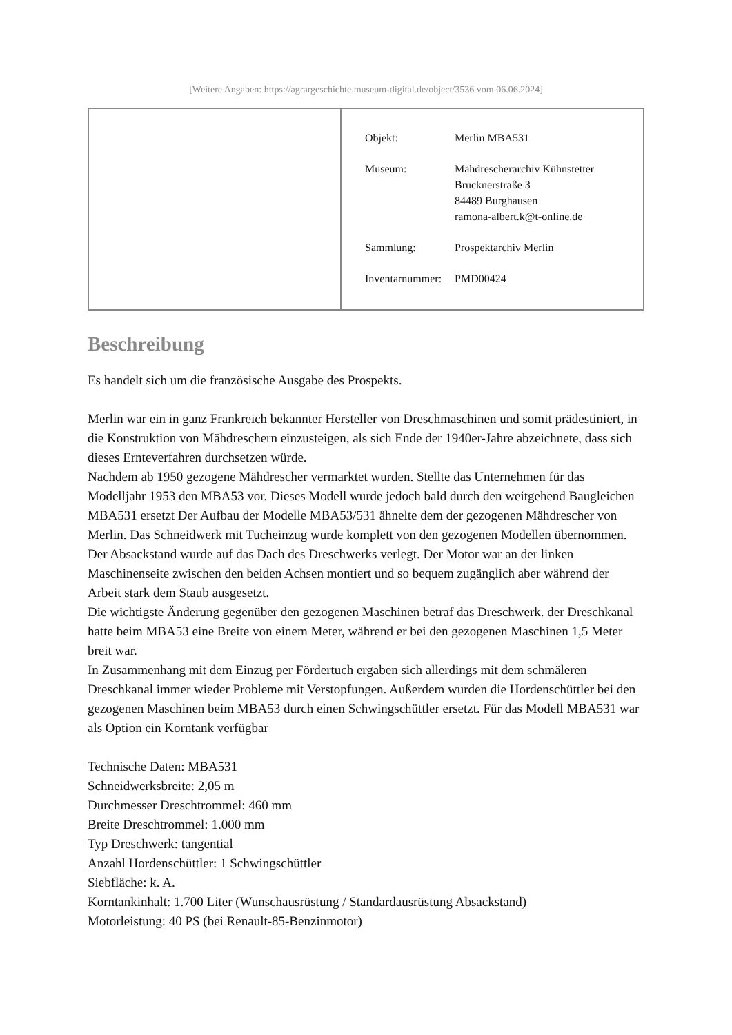[Weitere Angaben: https://agrargeschichte.museum-digital.de/object/3536 vom 06.06.2024]
| Objekt: | Merlin MBA531 |
| Museum: | Mähdrescherarchiv Kühnstetter Brucknerstraße 3 84489 Burghausen ramona-albert.k@t-online.de |
| Sammlung: | Prospektarchiv Merlin |
| Inventarnummer: | PMD00424 |
Beschreibung
Es handelt sich um die französische Ausgabe des Prospekts.
Merlin war ein in ganz Frankreich bekannter Hersteller von Dreschmaschinen und somit prädestiniert, in die Konstruktion von Mähdreschern einzusteigen, als sich Ende der 1940er-Jahre abzeichnete, dass sich dieses Ernteverfahren durchsetzen würde.
Nachdem ab 1950 gezogene Mähdrescher vermarktet wurden. Stellte das Unternehmen für das Modelljahr 1953 den MBA53 vor. Dieses Modell wurde jedoch bald durch den weitgehend Baugleichen MBA531 ersetzt Der Aufbau der Modelle MBA53/531 ähnelte dem der gezogenen Mähdrescher von Merlin. Das Schneidwerk mit Tucheinzug wurde komplett von den gezogenen Modellen übernommen. Der Absackstand wurde auf das Dach des Dreschwerks verlegt. Der Motor war an der linken Maschinenseite zwischen den beiden Achsen montiert und so bequem zugänglich aber während der Arbeit stark dem Staub ausgesetzt.
Die wichtigste Änderung gegenüber den gezogenen Maschinen betraf das Dreschwerk. der Dreschkanal hatte beim MBA53 eine Breite von einem Meter, während er bei den gezogenen Maschinen 1,5 Meter breit war.
In Zusammenhang mit dem Einzug per Fördertuch ergaben sich allerdings mit dem schmäleren Dreschkanal immer wieder Probleme mit Verstopfungen. Außerdem wurden die Hordenschüttler bei den gezogenen Maschinen beim MBA53 durch einen Schwingschüttler ersetzt. Für das Modell MBA531 war als Option ein Korntank verfügbar
Technische Daten: MBA531
Schneidwerksbreite: 2,05 m
Durchmesser Dreschtrommel: 460 mm
Breite Dreschtrommel: 1.000 mm
Typ Dreschwerk: tangential
Anzahl Hordenschüttler: 1 Schwingschüttler
Siebfläche: k. A.
Korntankinhalt: 1.700 Liter (Wunschausrüstung / Standardausrüstung Absackstand)
Motorleistung: 40 PS (bei Renault-85-Benzinmotor)